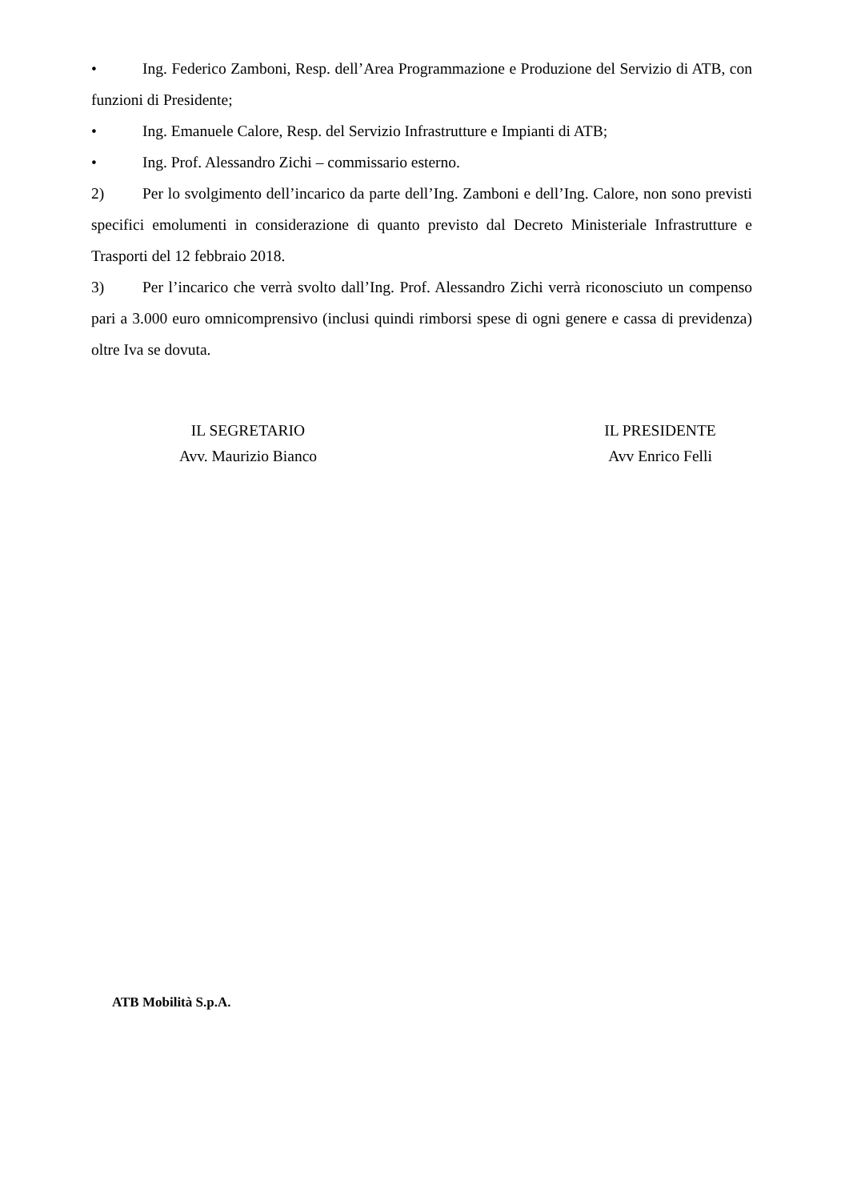• Ing. Federico Zamboni, Resp. dell’Area Programmazione e Produzione del Servizio di ATB, con funzioni di Presidente;
• Ing. Emanuele Calore, Resp. del Servizio Infrastrutture e Impianti di ATB;
• Ing. Prof. Alessandro Zichi – commissario esterno.
2) Per lo svolgimento dell’incarico da parte dell’Ing. Zamboni e dell’Ing. Calore, non sono previsti specifici emolumenti in considerazione di quanto previsto dal Decreto Ministeriale Infrastrutture e Trasporti del 12 febbraio 2018.
3) Per l’incarico che verrà svolto dall’Ing. Prof. Alessandro Zichi verrà riconosciuto un compenso pari a 3.000 euro omnicomprensivo (inclusi quindi rimborsi spese di ogni genere e cassa di previdenza) oltre Iva se dovuta.
IL SEGRETARIO
Avv. Maurizio Bianco
IL PRESIDENTE
Avv Enrico Felli
ATB Mobilità S.p.A.